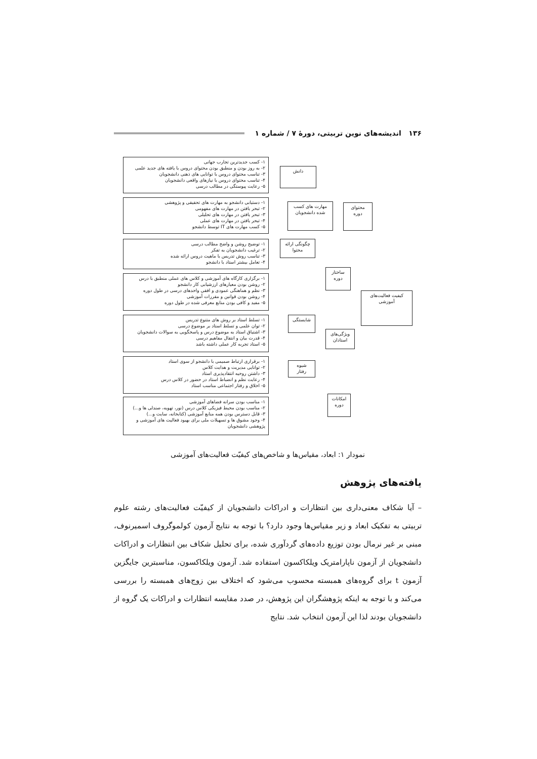۱۳۶ اندیشه‌های نوین تربیتی، دورهٔ ۷ / شماره ۱
۱- کسب جدیدترین تجارب جهانی
۲- به روز بودن و منطبق بودن محتوای دروس با یافته های جدید علمی
۳- تناسب محتوای دروس با توانایی های ذهنی دانشجویان
۴- تناسب محتوای دروس با نیازهای واقعی دانشجویان
۵- رعایت پیوستگی در مطالب درسی
۱- دستیابی دانشجو به مهارت های تحقیقی و پژوهشی
۲- تبحر یافتن در مهارت های مفهومی
۳- تبحر یافتن در مهارت های تحلیلی
۴- تبحر یافتن در مهارت های عملی
۵- کسب مهارت های IT توسط دانشجو
۱- توضیح روشن و واضح مطالب درسی
۲- ترغیب دانشجویان به تفکر
۳- تناسب روش تدریس با ماهیت دروس ارائه شده
۴- تعامل بیشتر استاد با دانشجو
۱- برگزاری کارگاه های آموزشی و کلاس های عملی منطبق با درس
۲- روشن بودن معیارهای ارزشیابی کار دانشجو
۳- نظم و هماهنگی عمودی و افقی واحدهای درسی در طول دوره
۴- روشن بودن قوانین و مقررات آموزشی
۵- مفید و کافی بودن منابع معرفی شده در طول دوره
۱- تسلط استاد بر روش های متنوع تدریس
۲- توان علمی و تسلط استاد بر موضوع درسی
۳- اشتیاق استاد به موضوع درس و پاسخگویی به سوالات دانشجویان
۴- قدرت بیان و انتقال مفاهیم درسی
۵- استاد تجربه کار عملی داشته باشد
۱- برقراری ارتباط صمیمی با دانشجو از سوی استاد
۲- توانایی مدیریت و هدایت کلاس
۳- داشتن روحیه انتقادپذیری استاد
۴- رعایت نظم و انضباط استاد در حضور در کلاس درس
۵- اخلاق و رفتار اجتماعی مناسب استاد
۱- مناسب بودن سرانه فضاهای آموزشی
۲- مناسب بودن محیط فیزیکی کلاس درس (نور، تهویه، صندلی ها و...)
۳- قابل دسترس بودن همه منابع آموزشی (کتابخانه، سایت و...)
۴- وجود مشوق ها و تسهیلات ملی برای بهبود فعالیت های آموزشی و پژوهشی دانشجویان
دانش
مهارت های کسب شده دانشجویان
محتوای دوره
چگونگی ارائه محتوا
ساختار دوره
کیفیت فعالیت‌های آموزشی
شایستگی
ویژگی‌های استادان
شیوه رفتار
امکانات دوره
نمودار ۱: ابعاد، مقیاس‌ها و شاخص‌های کیفیّت فعالیت‌های آموزشی
یافته‌های پژوهش
– آیا شکاف معنی‌داری بین انتظارات و ادراکات دانشجویان از کیفیّت فعالیت‌های رشته علوم تربیتی به تفکیک ابعاد و زیر مقیاس‌ها وجود دارد؟ با توجه به نتایج آزمون کولموگروف اسمیرنوف، مبنی بر غیر نرمال بودن توزیع داده‌های گردآوری شده، برای تحلیل شکاف بین انتظارات و ادراکات دانشجویان از آزمون ناپارامتریک ویلکاکسون استفاده شد. آزمون ویلکاکسون، مناسبترین جایگزین آزمون t برای گروه‌های همبسته محسوب می‌شود که اختلاف بین زوج‌های همبسته را بررسی می‌کند و با توجه به اینکه پژوهشگران این پژوهش، در صدد مقایسه انتظارات و ادراکات یک گروه از دانشجویان بودند لذا این آزمون انتخاب شد. نتایج